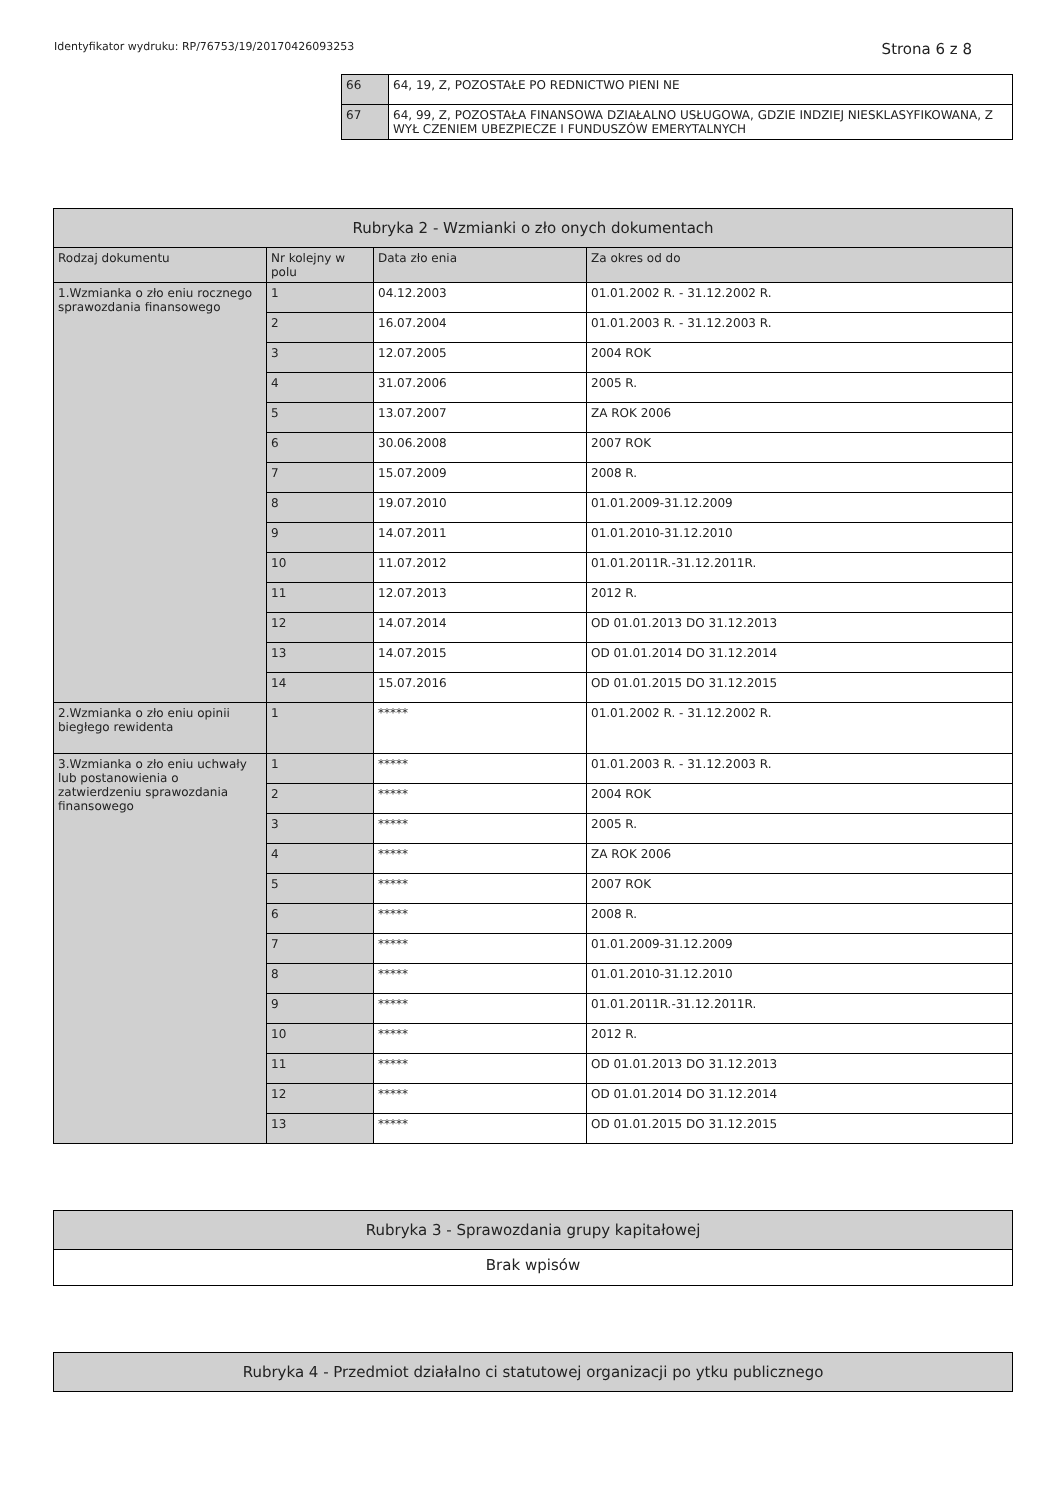Identyfikator wydruku: RP/76753/19/20170426093253 Strona 6 z 8
| 66 | 64, 19, Z, POZOSTAŁE PO REDNICTWO PIENI NE |
| 67 | 64, 99, Z, POZOSTAŁA FINANSOWA DZIAŁALNO USŁUGOWA, GDZIE INDZIEJ NIESKLASYFIKOWANA, Z WYŁ CZENIEM UBEZPIECZE I FUNDUSZÓW EMERYTALNYCH |
| Rubryka 2 - Wzmianki o zło onych dokumentach | | | |
| --- | --- | --- | --- |
| Rodzaj dokumentu | Nr kolejny w polu | Data zło enia | Za okres od do |
| 1.Wzmianka o zło eniu rocznego sprawozdania finansowego | 1 | 04.12.2003 | 01.01.2002 R. - 31.12.2002 R. |
| | 2 | 16.07.2004 | 01.01.2003 R. - 31.12.2003 R. |
| | 3 | 12.07.2005 | 2004 ROK |
| | 4 | 31.07.2006 | 2005 R. |
| | 5 | 13.07.2007 | ZA ROK 2006 |
| | 6 | 30.06.2008 | 2007 ROK |
| | 7 | 15.07.2009 | 2008 R. |
| | 8 | 19.07.2010 | 01.01.2009-31.12.2009 |
| | 9 | 14.07.2011 | 01.01.2010-31.12.2010 |
| | 10 | 11.07.2012 | 01.01.2011R.-31.12.2011R. |
| | 11 | 12.07.2013 | 2012 R. |
| | 12 | 14.07.2014 | OD 01.01.2013 DO 31.12.2013 |
| | 13 | 14.07.2015 | OD 01.01.2014 DO 31.12.2014 |
| | 14 | 15.07.2016 | OD 01.01.2015 DO 31.12.2015 |
| 2.Wzmianka o zło eniu opinii biegłego rewidenta | 1 | ***** | 01.01.2002 R. - 31.12.2002 R. |
| 3.Wzmianka o zło eniu uchwały lub postanowienia o zatwierdzeniu sprawozdania finansowego | 1 | ***** | 01.01.2003 R. - 31.12.2003 R. |
| | 2 | ***** | 2004 ROK |
| | 3 | ***** | 2005 R. |
| | 4 | ***** | ZA ROK 2006 |
| | 5 | ***** | 2007 ROK |
| | 6 | ***** | 2008 R. |
| | 7 | ***** | 01.01.2009-31.12.2009 |
| | 8 | ***** | 01.01.2010-31.12.2010 |
| | 9 | ***** | 01.01.2011R.-31.12.2011R. |
| | 10 | ***** | 2012 R. |
| | 11 | ***** | OD 01.01.2013 DO 31.12.2013 |
| | 12 | ***** | OD 01.01.2014 DO 31.12.2014 |
| | 13 | ***** | OD 01.01.2015 DO 31.12.2015 |
| Rubryka 3 - Sprawozdania grupy kapitałowej |
| --- |
| Brak wpisów |
| Rubryka 4 - Przedmiot działalno ci statutowej organizacji po ytku publicznego |
| --- |